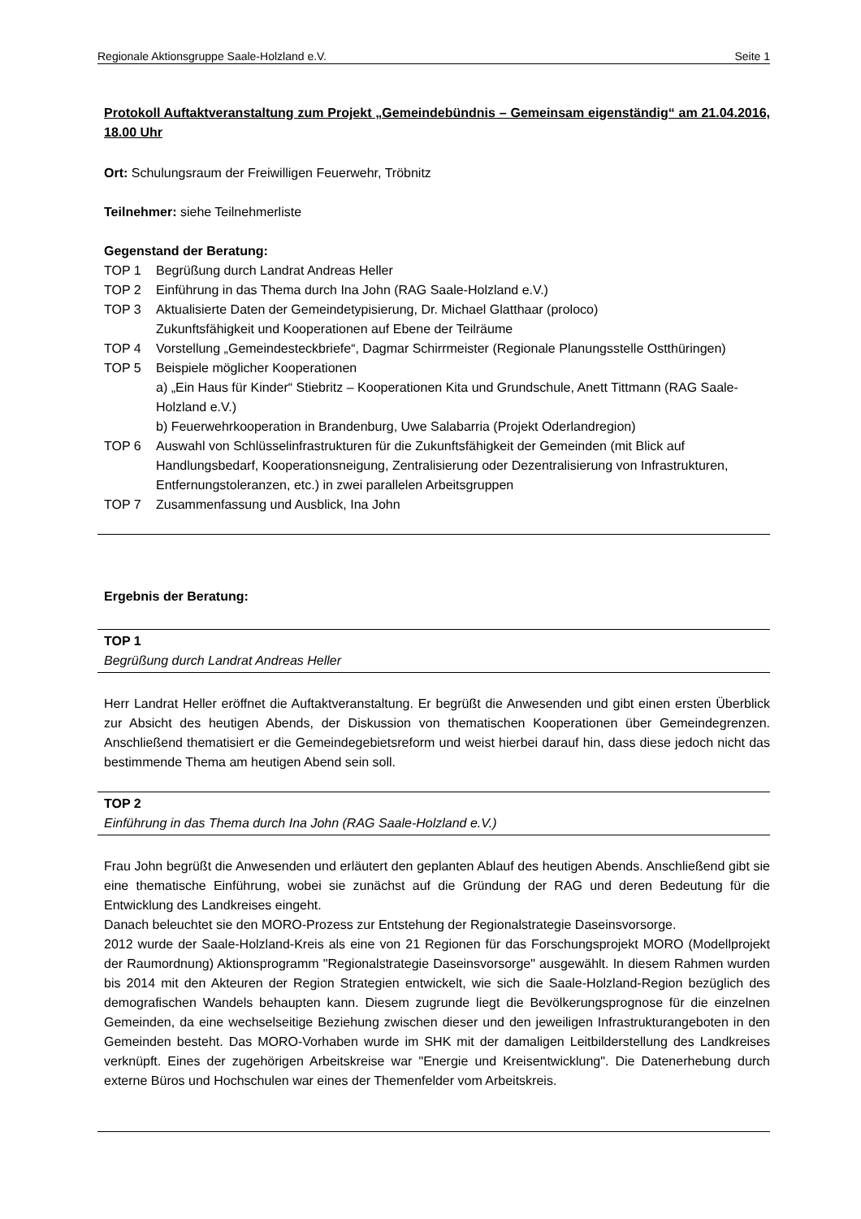Regionale Aktionsgruppe Saale-Holzland e.V. Seite 1
Protokoll Auftaktveranstaltung zum Projekt „Gemeindebündnis – Gemeinsam eigenständig“ am 21.04.2016, 18.00 Uhr
Ort: Schulungsraum der Freiwilligen Feuerwehr, Tröbnitz
Teilnehmer: siehe Teilnehmerliste
Gegenstand der Beratung:
TOP 1 Begrüßung durch Landrat Andreas Heller
TOP 2 Einführung in das Thema durch Ina John (RAG Saale-Holzland e.V.)
TOP 3 Aktualisierte Daten der Gemeindetypisierung, Dr. Michael Glatthaar (proloco)
Zukunftsfähigkeit und Kooperationen auf Ebene der Teilräume
TOP 4 Vorstellung „Gemeindesteckbriefe“, Dagmar Schirrmeister (Regionale Planungsstelle Ostthüringen)
TOP 5 Beispiele möglicher Kooperationen
a) „Ein Haus für Kinder“ Stiebritz – Kooperationen Kita und Grundschule, Anett Tittmann (RAG Saale-Holzland e.V.)
b) Feuerwehrkooperation in Brandenburg, Uwe Salabarria (Projekt Oderlandregion)
TOP 6 Auswahl von Schlüsselinfrastrukturen für die Zukunftsfähigkeit der Gemeinden (mit Blick auf Handlungsbedarf, Kooperationsneigung, Zentralisierung oder Dezentralisierung von Infrastrukturen, Entfernungstoleranzen, etc.) in zwei parallelen Arbeitsgruppen
TOP 7 Zusammenfassung und Ausblick, Ina John
Ergebnis der Beratung:
TOP 1
Begrüßung durch Landrat Andreas Heller
Herr Landrat Heller eröffnet die Auftaktveranstaltung. Er begrüßt die Anwesenden und gibt einen ersten Überblick zur Absicht des heutigen Abends, der Diskussion von thematischen Kooperationen über Gemeindegrenzen. Anschließend thematisiert er die Gemeindegebietsreform und weist hierbei darauf hin, dass diese jedoch nicht das bestimmende Thema am heutigen Abend sein soll.
TOP 2
Einführung in das Thema durch Ina John (RAG Saale-Holzland e.V.)
Frau John begrüßt die Anwesenden und erläutert den geplanten Ablauf des heutigen Abends. Anschließend gibt sie eine thematische Einführung, wobei sie zunächst auf die Gründung der RAG und deren Bedeutung für die Entwicklung des Landkreises eingeht.
Danach beleuchtet sie den MORO-Prozess zur Entstehung der Regionalstrategie Daseinsvorsorge.
2012 wurde der Saale-Holzland-Kreis als eine von 21 Regionen für das Forschungsprojekt MORO (Modellprojekt der Raumordnung) Aktionsprogramm "Regionalstrategie Daseinsvorsorge" ausgewählt. In diesem Rahmen wurden bis 2014 mit den Akteuren der Region Strategien entwickelt, wie sich die Saale-Holzland-Region bezüglich des demografischen Wandels behaupten kann. Diesem zugrunde liegt die Bevölkerungsprognose für die einzelnen Gemeinden, da eine wechselseitige Beziehung zwischen dieser und den jeweiligen Infrastrukturangeboten in den Gemeinden besteht. Das MORO-Vorhaben wurde im SHK mit der damaligen Leitbilderstellung des Landkreises verknüpft. Eines der zugehörigen Arbeitskreise war "Energie und Kreisentwicklung". Die Datenerhebung durch externe Büros und Hochschulen war eines der Themenfelder vom Arbeitskreis.